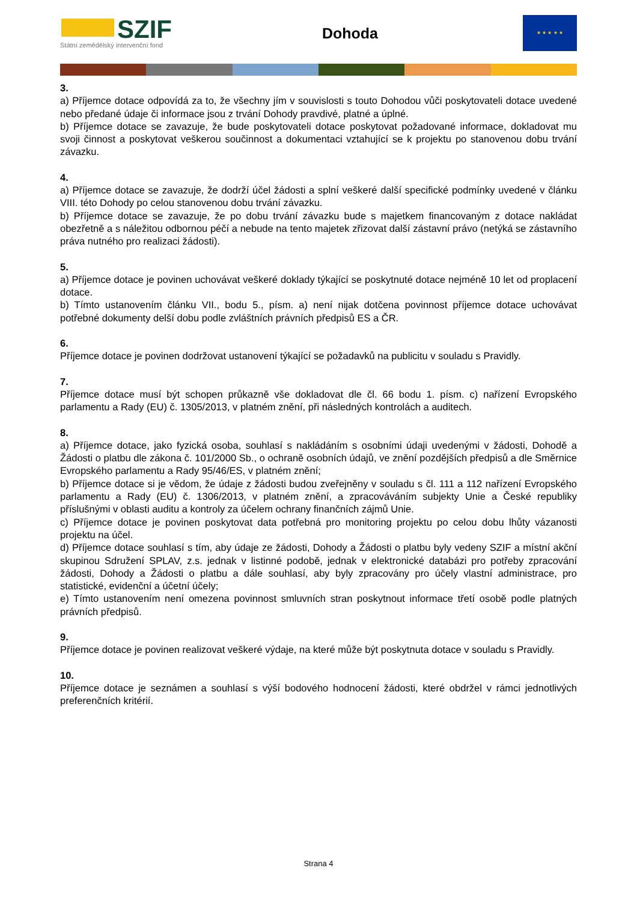SZIF
Státní zemědělský intervenční fond
Dohoda
★ ★ ★ ★ ★
3.
a) Příjemce dotace odpovídá za to, že všechny jím v souvislosti s touto Dohodou vůči poskytovateli dotace uvedené nebo předané údaje či informace jsou z trvání Dohody pravdivé, platné a úplné.
b) Příjemce dotace se zavazuje, že bude poskytovateli dotace poskytovat požadované informace, dokladovat mu svoji činnost a poskytovat veškerou součinnost a dokumentaci vztahující se k projektu po stanovenou dobu trvání závazku.
4.
a) Příjemce dotace se zavazuje, že dodrží účel žádosti a splní veškeré další specifické podmínky uvedené v článku VIII. této Dohody po celou stanovenou dobu trvání závazku.
b) Příjemce dotace se zavazuje, že po dobu trvání závazku bude s majetkem financovaným z dotace nakládat obezřetně a s náležitou odbornou péčí a nebude na tento majetek zřizovat další zástavní právo (netýká se zástavního práva nutného pro realizaci žádosti).
5.
a) Příjemce dotace je povinen uchovávat veškeré doklady týkající se poskytnuté dotace nejméně 10 let od proplacení dotace.
b) Tímto ustanovením článku VII., bodu 5., písm. a) není nijak dotčena povinnost příjemce dotace uchovávat potřebné dokumenty delší dobu podle zvláštních právních předpisů ES a ČR.
6.
Příjemce dotace je povinen dodržovat ustanovení týkající se požadavků na publicitu v souladu s Pravidly.
7.
Příjemce dotace musí být schopen průkazně vše dokladovat dle čl. 66 bodu 1. písm. c) nařízení Evropského parlamentu a Rady (EU) č. 1305/2013, v platném znění, při následných kontrolách a auditech.
8.
a) Příjemce dotace, jako fyzická osoba, souhlasí s nakládáním s osobními údaji uvedenými v žádosti, Dohodě a Žádosti o platbu dle zákona č. 101/2000 Sb., o ochraně osobních údajů, ve znění pozdějších předpisů a dle Směrnice Evropského parlamentu a Rady 95/46/ES, v platném znění;
b) Příjemce dotace si je vědom, že údaje z žádosti budou zveřejněny v souladu s čl. 111 a 112 nařízení Evropského parlamentu a Rady (EU) č. 1306/2013, v platném znění, a zpracováváním subjekty Unie a České republiky příslušnými v oblasti auditu a kontroly za účelem ochrany finančních zájmů Unie.
c) Příjemce dotace je povinen poskytovat data potřebná pro monitoring projektu po celou dobu lhůty vázanosti projektu na účel.
d) Příjemce dotace souhlasí s tím, aby údaje ze žádosti, Dohody a Žádosti o platbu byly vedeny SZIF a místní akční skupinou Sdružení SPLAV, z.s. jednak v listinné podobě, jednak v elektronické databázi pro potřeby zpracování žádosti, Dohody a Žádosti o platbu a dále souhlasí, aby byly zpracovány pro účely vlastní administrace, pro statistické, evidenční a účetní účely;
e) Tímto ustanovením není omezena povinnost smluvních stran poskytnout informace třetí osobě podle platných právních předpisů.
9.
Příjemce dotace je povinen realizovat veškeré výdaje, na které může být poskytnuta dotace v souladu s Pravidly.
10.
Příjemce dotace je seznámen a souhlasí s výší bodového hodnocení žádosti, které obdržel v rámci jednotlivých preferenčních kritérií.
Strana 4